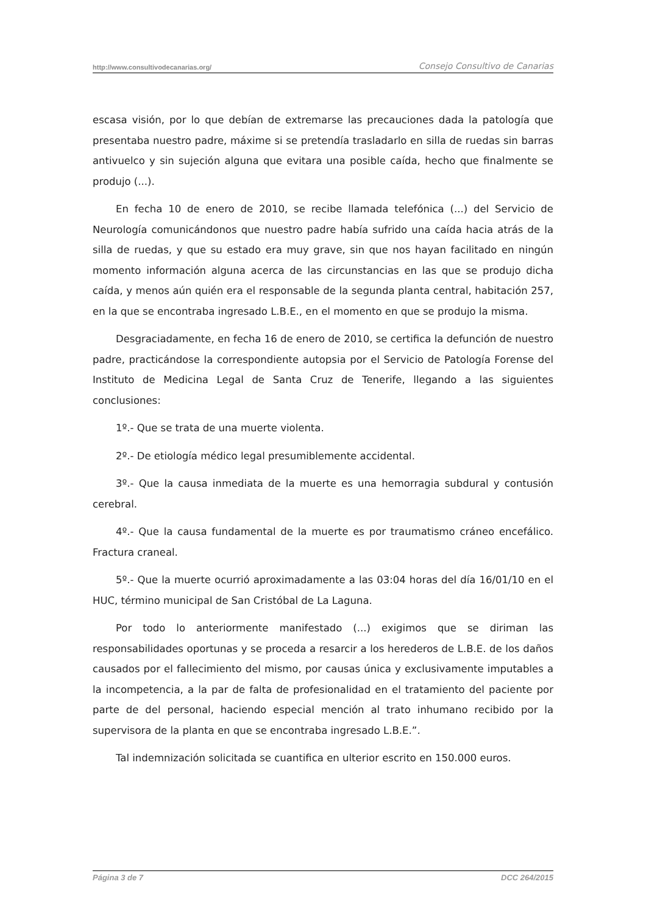http://www.consultivodecanarias.org/ Consejo Consultivo de Canarias
escasa visión, por lo que debían de extremarse las precauciones dada la patología que presentaba nuestro padre, máxime si se pretendía trasladarlo en silla de ruedas sin barras antivuelco y sin sujeción alguna que evitara una posible caída, hecho que finalmente se produjo (...).
En fecha 10 de enero de 2010, se recibe llamada telefónica (...) del Servicio de Neurología comunicándonos que nuestro padre había sufrido una caída hacia atrás de la silla de ruedas, y que su estado era muy grave, sin que nos hayan facilitado en ningún momento información alguna acerca de las circunstancias en las que se produjo dicha caída, y menos aún quién era el responsable de la segunda planta central, habitación 257, en la que se encontraba ingresado L.B.E., en el momento en que se produjo la misma.
Desgraciadamente, en fecha 16 de enero de 2010, se certifica la defunción de nuestro padre, practicándose la correspondiente autopsia por el Servicio de Patología Forense del Instituto de Medicina Legal de Santa Cruz de Tenerife, llegando a las siguientes conclusiones:
1º.- Que se trata de una muerte violenta.
2º.- De etiología médico legal presumiblemente accidental.
3º.- Que la causa inmediata de la muerte es una hemorragia subdural y contusión cerebral.
4º.- Que la causa fundamental de la muerte es por traumatismo cráneo encefálico. Fractura craneal.
5º.- Que la muerte ocurrió aproximadamente a las 03:04 horas del día 16/01/10 en el HUC, término municipal de San Cristóbal de La Laguna.
Por todo lo anteriormente manifestado (...) exigimos que se diriman las responsabilidades oportunas y se proceda a resarcir a los herederos de L.B.E. de los daños causados por el fallecimiento del mismo, por causas única y exclusivamente imputables a la incompetencia, a la par de falta de profesionalidad en el tratamiento del paciente por parte de del personal, haciendo especial mención al trato inhumano recibido por la supervisora de la planta en que se encontraba ingresado L.B.E.”.
Tal indemnización solicitada se cuantifica en ulterior escrito en 150.000 euros.
Página 3 de 7 DCC 264/2015